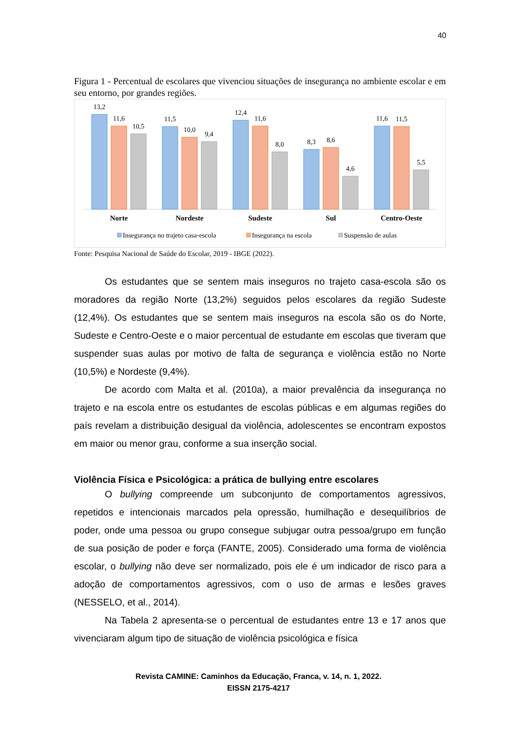40
Figura 1 - Percentual de escolares que vivenciou situações de insegurança no ambiente escolar e em seu entorno, por grandes regiões.
13,2
11,6
10,5
11,5
10,0
9,4
12,4
11,6
8,0
8,3
8,6
4,6
11,6
11,5
5,5
Norte
Nordeste
Sudeste
Sul
Centro-Oeste
Insegurança no trajeto casa-escola
Insegurança na escola
Suspensão de aulas
Fonte: Pesquisa Nacional de Saúde do Escolar, 2019 - IBGE (2022).
Os estudantes que se sentem mais inseguros no trajeto casa-escola são os moradores da região Norte (13,2%) seguidos pelos escolares da região Sudeste (12,4%). Os estudantes que se sentem mais inseguros na escola são os do Norte, Sudeste e Centro-Oeste e o maior percentual de estudante em escolas que tiveram que suspender suas aulas por motivo de falta de segurança e violência estão no Norte (10,5%) e Nordeste (9,4%).
De acordo com Malta et al. (2010a), a maior prevalência da insegurança no trajeto e na escola entre os estudantes de escolas públicas e em algumas regiões do país revelam a distribuição desigual da violência, adolescentes se encontram expostos em maior ou menor grau, conforme a sua inserção social.
Violência Física e Psicológica: a prática de bullying entre escolares
O bullying compreende um subconjunto de comportamentos agressivos, repetidos e intencionais marcados pela opressão, humilhação e desequilíbrios de poder, onde uma pessoa ou grupo consegue subjugar outra pessoa/grupo em função de sua posição de poder e força (FANTE, 2005). Considerado uma forma de violência escolar, o bullying não deve ser normalizado, pois ele é um indicador de risco para a adoção de comportamentos agressivos, com o uso de armas e lesões graves (NESSELO, et al., 2014).
Na Tabela 2 apresenta-se o percentual de estudantes entre 13 e 17 anos que vivenciaram algum tipo de situação de violência psicológica e física
Revista CAMINE: Caminhos da Educação, Franca, v. 14, n. 1, 2022.
EISSN 2175-4217